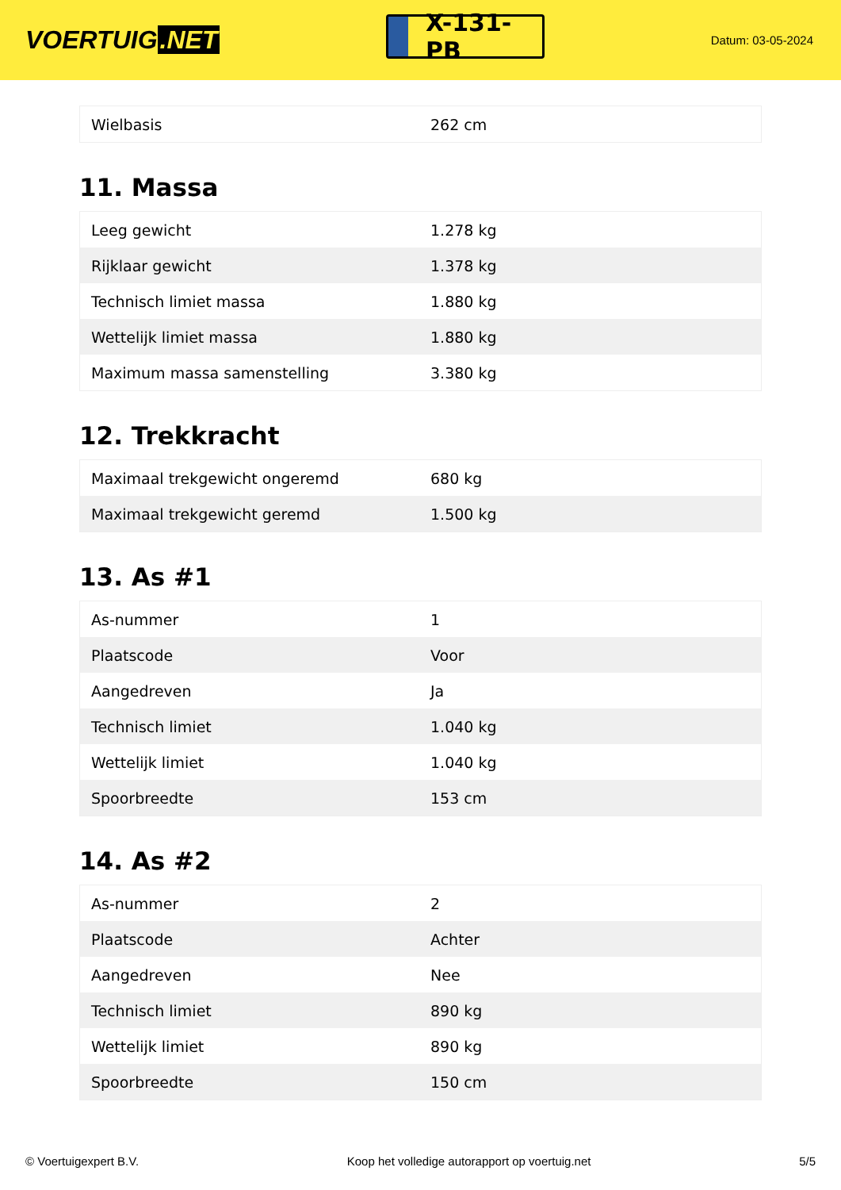VOERTUIG.NET
X-131-PB
Datum: 03-05-2024
| Wielbasis | 262 cm |
11. Massa
| Leeg gewicht | 1.278 kg |
| Rijklaar gewicht | 1.378 kg |
| Technisch limiet massa | 1.880 kg |
| Wettelijk limiet massa | 1.880 kg |
| Maximum massa samenstelling | 3.380 kg |
12. Trekkracht
| Maximaal trekgewicht ongeremd | 680 kg |
| Maximaal trekgewicht geremd | 1.500 kg |
13. As #1
| As-nummer | 1 |
| Plaatscode | Voor |
| Aangedreven | Ja |
| Technisch limiet | 1.040 kg |
| Wettelijk limiet | 1.040 kg |
| Spoorbreedte | 153 cm |
14. As #2
| As-nummer | 2 |
| Plaatscode | Achter |
| Aangedreven | Nee |
| Technisch limiet | 890 kg |
| Wettelijk limiet | 890 kg |
| Spoorbreedte | 150 cm |
© Voertuigexpert B.V. Koop het volledige autorapport op voertuig.net 5/5